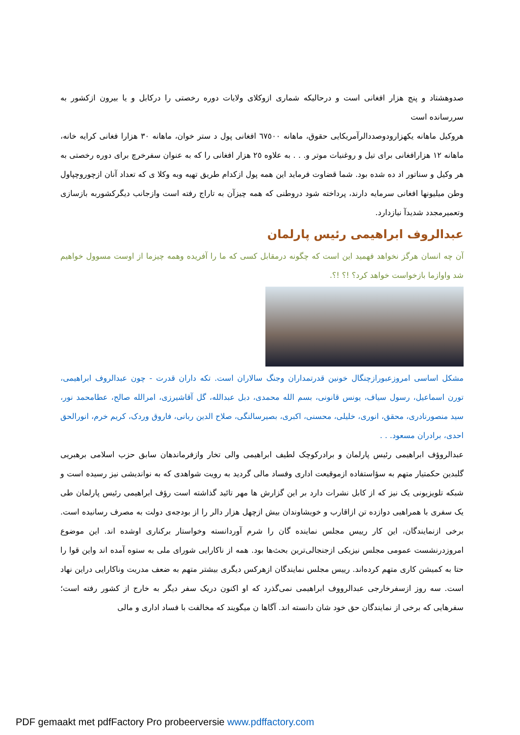صدوهشتاد و پنج هزار افغانی است و درحالیکه شماری ازوکلای ولایات دوره رخصتی را درکابل و یا بیرون ازکشور به سررسانده است
هروکیل ماهانه یکهزارودوصددالرآمریکایی حقوق، ماهانه ٦٧٥٠٠ افغانی پول د ستر خوان، ماهانه ٣٠ هزارا فغانی کرایه خانه، ماهانه ١٢ هزارافغانی برای تیل و روغنیات موتر و. . . به علاوه ٢٥ هزار افغانی را که به عنوان سفرخرچ برای دوره رخصتی به هر وکیل و سناتور اد ده شده بود. شما قضاوت فرماید این همه پول ازکدام طریق تهیه وبه وکلا ی که تعداد آنان ازچوروچپاول وطن میلیونها افغانی سرمایه دارند، پرداخته شود دروطنی که همه چیزآن به تاراج رفته است وازجانب دیگرکشوربه بازسازی وتعمیرمجدد شدیدآ نیازدارد.
عبدالروف ابراهیمی رئیس پارلمان
آن چه انسان هرگز نخواهد فهمید این است که چگونه درمقابل کسی که ما را آفریده وهمه چیزما از اوست مسوول خواهیم شد واوازما بازخواست خواهد کرد؟ !؟ !؟.
مشکل اساسی امروزعبورازچنگال خونین قدرتمداران وجنگ سالاران است. تکه داران قدرت - چون عبدالروف ابراهیمی، تورن اسماعیل، رسول سیاف، یونس قانونی، بسم الله محمدی، دبل عبدالله، گل آقاشیرزی، امرالله صالح، عطامحمد نور، سید منصورنادری، محقق، انوری، خلیلی، محسنی، اکبری، بصیرسالنگی، صلاح الدین ربانی، فاروق وردک، کریم خرم، انورالحق احدی، برادران مسعود. . .
عبدالروؤف ابراهیمی رئیس پارلمان و برادرکوچک لطیف ابراهیمی والی تخار وازفرماندهان سابق حزب اسلامی برهبریی گلبدین حکمتیار متهم به سؤاستفاده ازموقیعت اداری وفساد مالی گردید به رویت شواهدی که به نواندیشی نیز رسیده است و شبکه تلویزیونی یک نیز که از کابل نشرات دارد بر این گزارش ها مهر تائید گذاشته است رؤف ابراهیمی رئیس پارلمان طی یک سفری با همراهیی دوازده تن ازاقارب و خویشاوندان بیش ازچهل هزار دالر را از بودجه‌ی دولت به مصرف رسانیده است. برخی ازنمایندگان، این کار رییس مجلس نماینده گان را شرم آوردانسته وخواستار برکناری اوشده اند. این موضوع امروزدرنشست عمومی مجلس نیزیکی ازجنجالی‌ترین بحث‌ها بود. همه از ناکارایی شورای ملی به ستوه آمده اند واین قوا را حتا به کمیشن کاری متهم کرده‌اند. رییس مجلس نمایندگان ازهرکس دیگری بیشتر متهم به ضعف مدریت وناکارایی دراین نهاد است. سه روز ازسفرخارجی عبدالرووف ابراهیمی نمی‌گذرد که او اکنون دریک سفر دیگر به خارج از کشور رفته است؛ سفرهایی که برخی از نمایندگان حق خود شان دانسته اند. آگاها ن میگویند که مخالفت با فساد اداری و مالی
PDF gemaakt met pdfFactory Pro probeerversie www.pdffactory.com